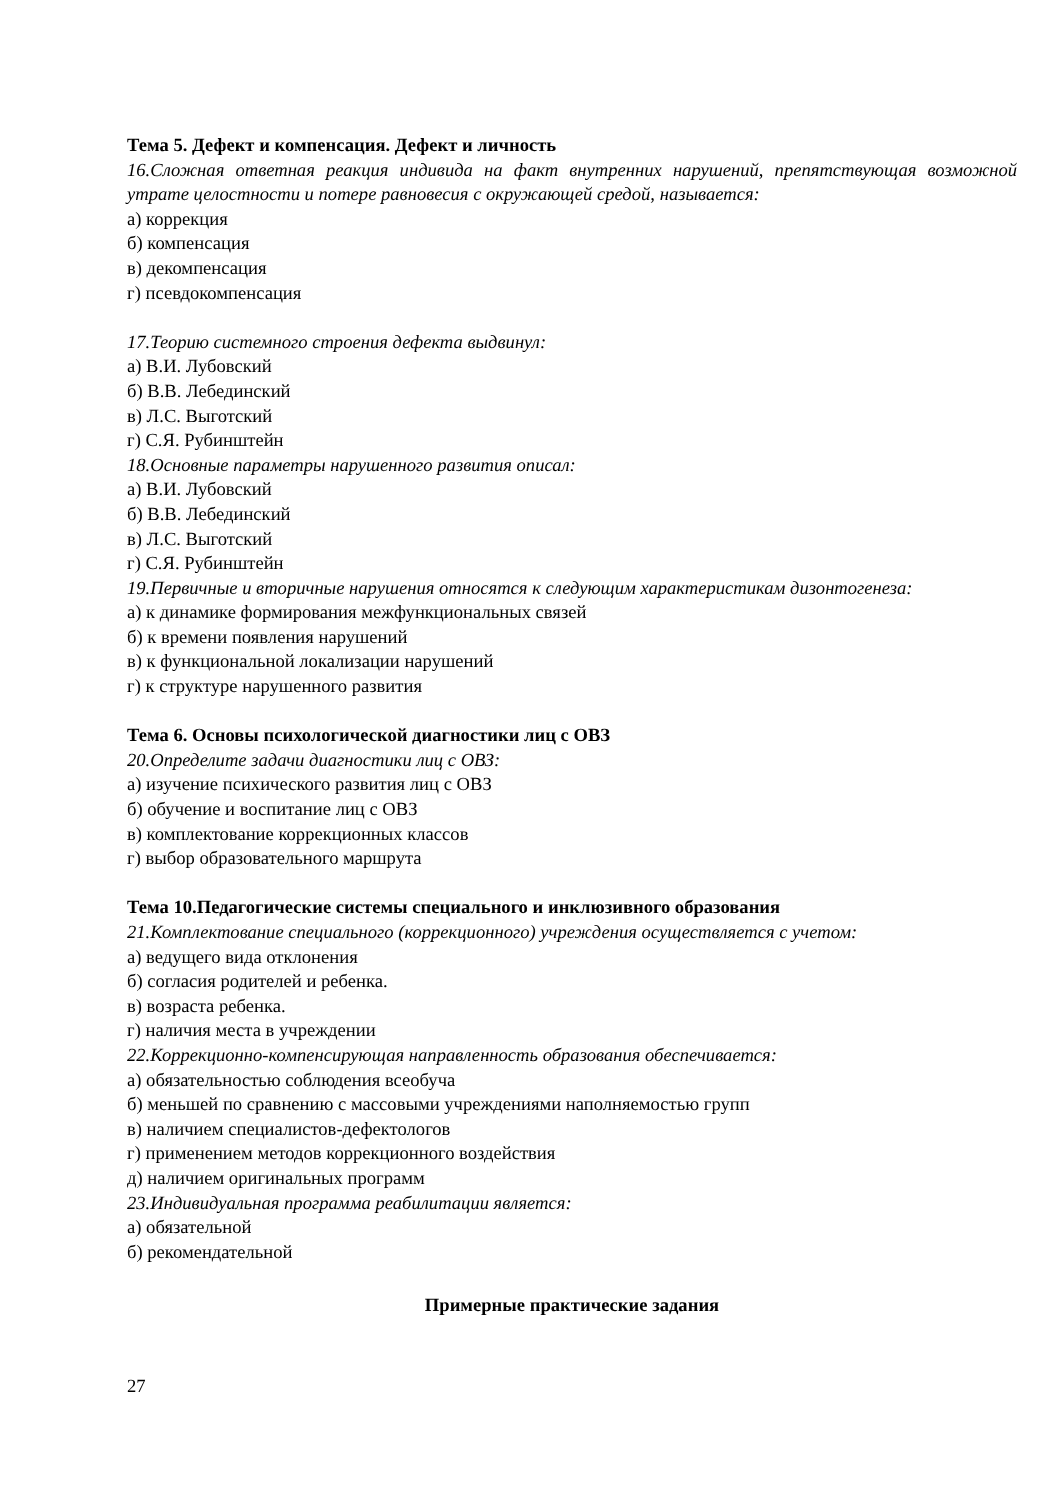Тема 5. Дефект и компенсация. Дефект и личность
16.Сложная ответная реакция индивида на факт внутренних нарушений, препятствующая возможной утрате целостности и потере равновесия с окружающей средой, называется:
а) коррекция
б) компенсация
в) декомпенсация
г) псевдокомпенсация
17.Теорию системного строения дефекта выдвинул:
а) В.И. Лубовский
б) В.В. Лебединский
в) Л.С. Выготский
г) С.Я. Рубинштейн
18.Основные параметры нарушенного развития описал:
а) В.И. Лубовский
б) В.В. Лебединский
в) Л.С. Выготский
г) С.Я. Рубинштейн
19.Первичные и вторичные нарушения относятся к следующим характеристикам дизонтогенеза:
а) к динамике формирования межфункциональных связей
б) к времени появления нарушений
в) к функциональной локализации нарушений
г) к структуре нарушенного развития
Тема 6. Основы психологической диагностики лиц с ОВЗ
20.Определите задачи диагностики лиц с ОВЗ:
а) изучение психического развития лиц с ОВЗ
б) обучение и воспитание лиц с ОВЗ
в) комплектование коррекционных классов
г) выбор образовательного маршрута
Тема 10.Педагогические системы специального и инклюзивного образования
21.Комплектование специального (коррекционного) учреждения осуществляется с учетом:
а) ведущего вида отклонения
б) согласия родителей и ребенка.
в) возраста ребенка.
г) наличия места в учреждении
22.Коррекционно-компенсирующая направленность образования обеспечивается:
а) обязательностью соблюдения всеобуча
б) меньшей по сравнению с массовыми учреждениями наполняемостью групп
в) наличием специалистов-дефектологов
г) применением методов коррекционного воздействия
д) наличием оригинальных программ
23.Индивидуальная программа реабилитации является:
а) обязательной
б) рекомендательной
Примерные практические задания
27